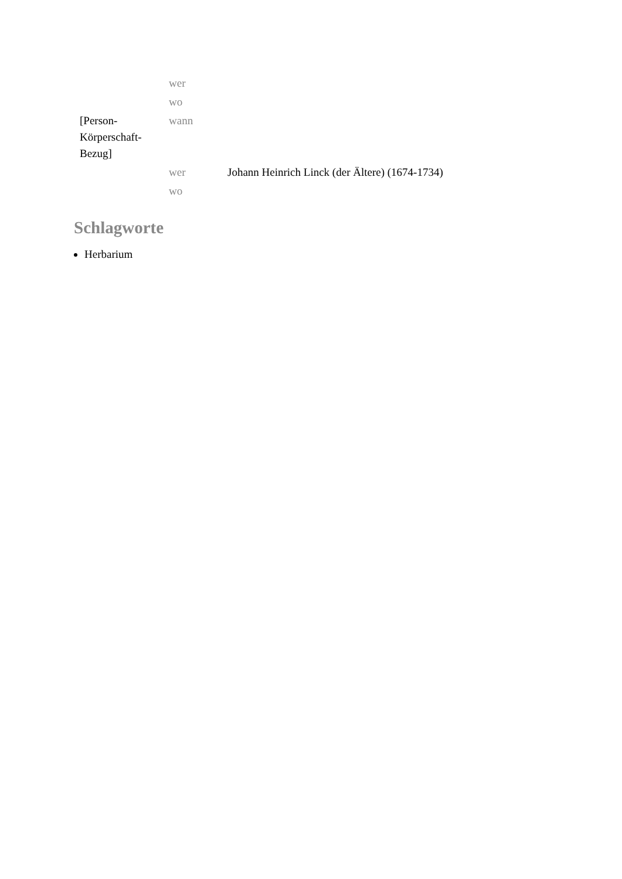| | wer | |
| | wo | |
| [Person- Körperschaft- Bezug] | wann | |
| | wer | Johann Heinrich Linck (der Ältere) (1674-1734) |
| | wo | |
Schlagworte
Herbarium